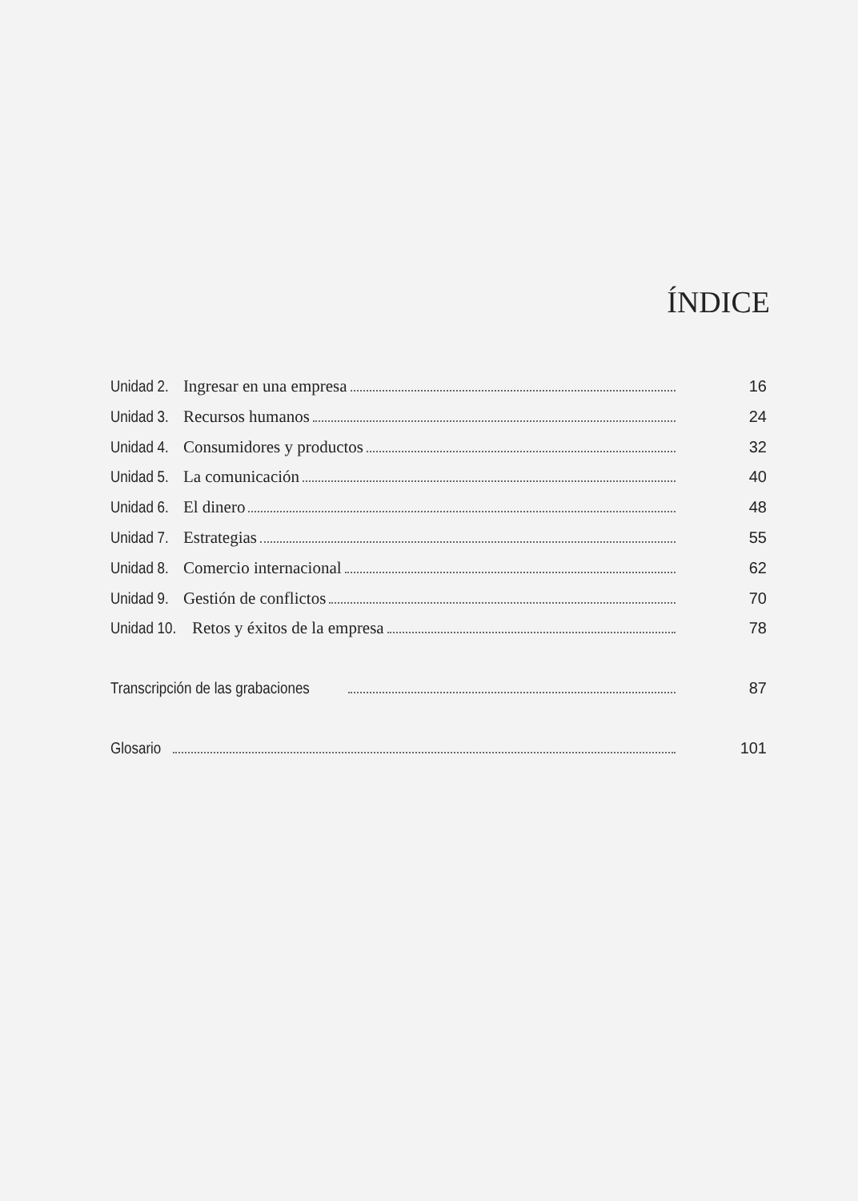ÍNDICE
Unidad 2. Ingresar en una empresa 16
Unidad 3. Recursos humanos 24
Unidad 4. Consumidores y productos 32
Unidad 5. La comunicación 40
Unidad 6. El dinero 48
Unidad 7. Estrategias 55
Unidad 8. Comercio internacional 62
Unidad 9. Gestión de conflictos 70
Unidad 10. Retos y éxitos de la empresa 78
Transcripción de las grabaciones 87
Glosario 101